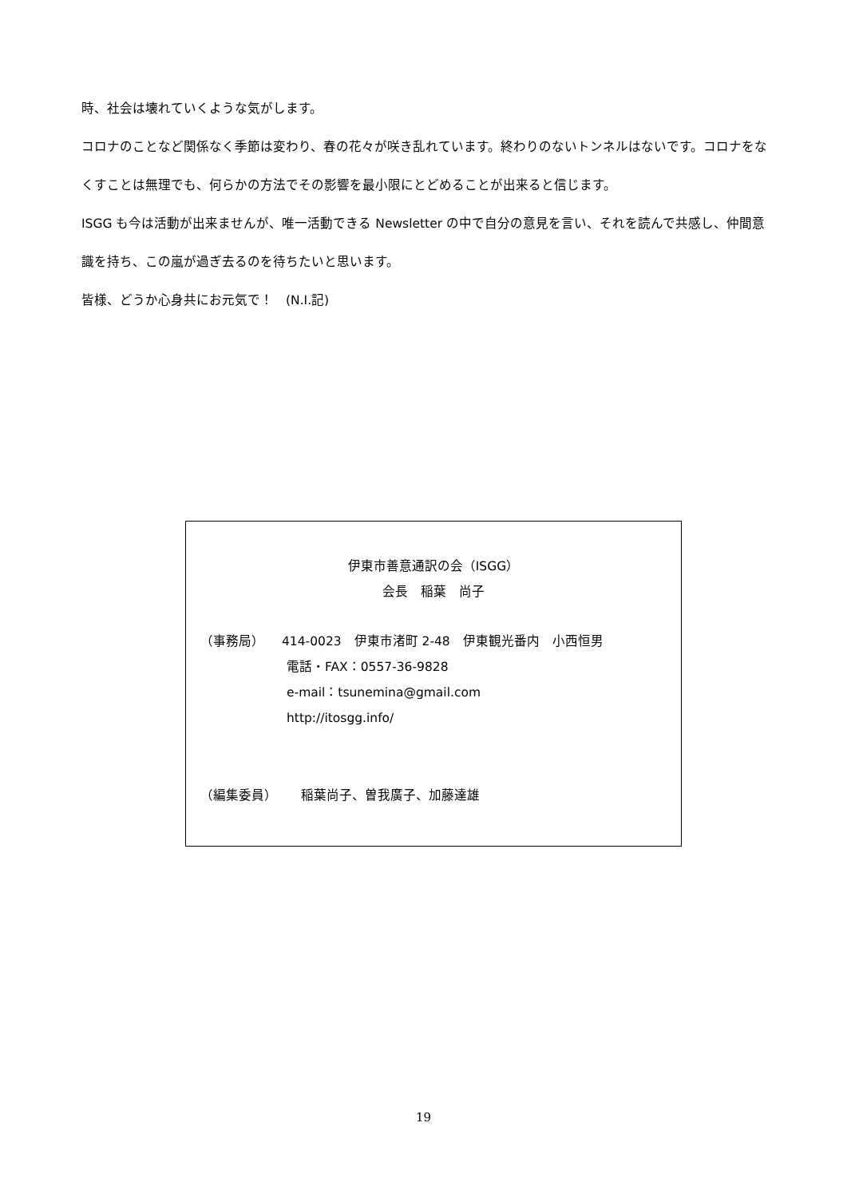時、社会は壊れていくような気がします。
コロナのことなど関係なく季節は変わり、春の花々が咲き乱れています。終わりのないトンネルはないです。コロナをなくすことは無理でも、何らかの方法でその影響を最小限にとどめることが出来ると信じます。
ISGG も今は活動が出来ませんが、唯一活動できる Newsletter の中で自分の意見を言い、それを読んで共感し、仲間意識を持ち、この嵐が過ぎ去るのを待ちたいと思います。
皆様、どうか心身共にお元気で！　(N.I.記)
伊東市善意通訳の会（ISGG）
会長　稲葉　尚子
（事務局） 414-0023　伊東市渚町 2-48　伊東観光番内　小西恒男
電話・FAX：0557-36-9828
e-mail：tsunemina@gmail.com
http://itosgg.info/
（編集委員） 稲葉尚子、曽我廣子、加藤達雄
19